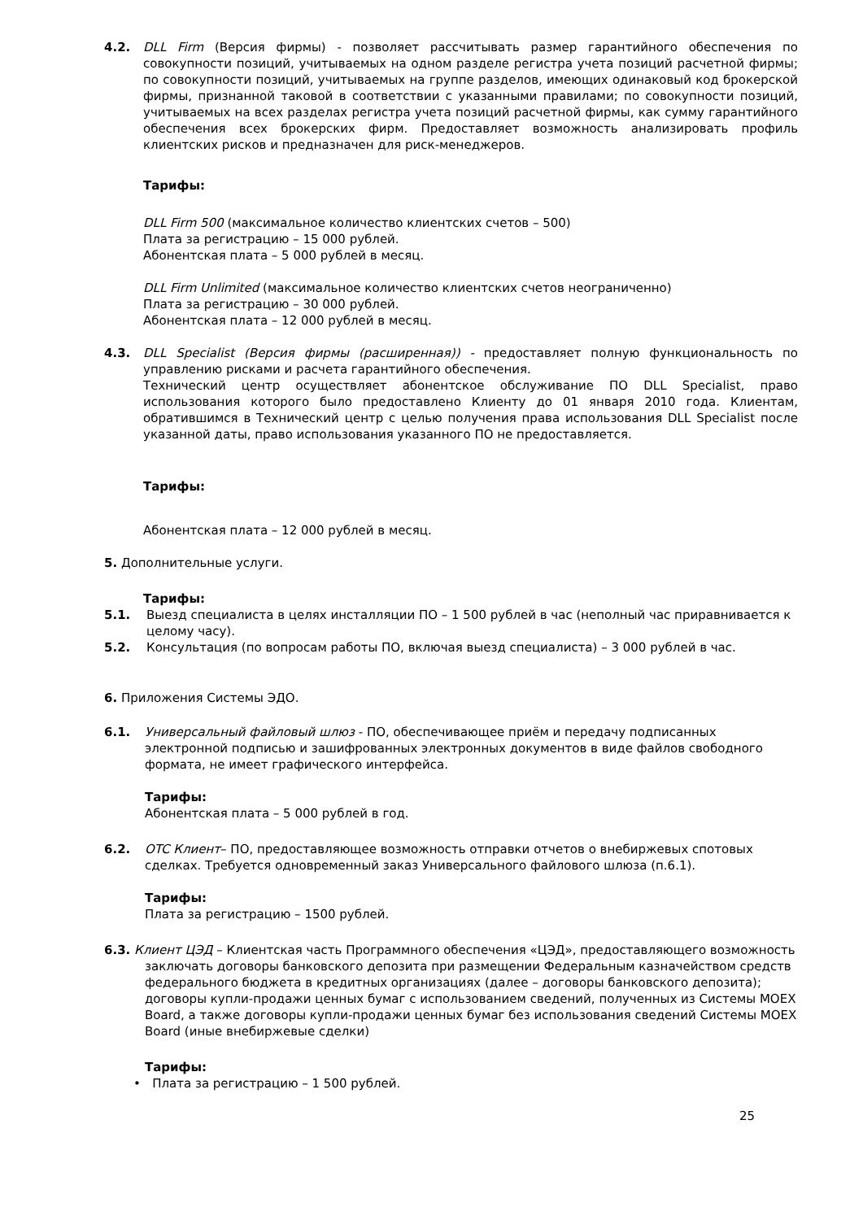4.2. DLL Firm (Версия фирмы) - позволяет рассчитывать размер гарантийного обеспечения по совокупности позиций, учитываемых на одном разделе регистра учета позиций расчетной фирмы; по совокупности позиций, учитываемых на группе разделов, имеющих одинаковый код брокерской фирмы, признанной таковой в соответствии с указанными правилами; по совокупности позиций, учитываемых на всех разделах регистра учета позиций расчетной фирмы, как сумму гарантийного обеспечения всех брокерских фирм. Предоставляет возможность анализировать профиль клиентских рисков и предназначен для риск-менеджеров.
Тарифы:
DLL Firm 500 (максимальное количество клиентских счетов – 500)
Плата за регистрацию – 15 000 рублей.
Абонентская плата – 5 000 рублей в месяц.
DLL Firm Unlimited (максимальное количество клиентских счетов неограниченно)
Плата за регистрацию – 30 000 рублей.
Абонентская плата – 12 000 рублей в месяц.
4.3. DLL Specialist (Версия фирмы (расширенная)) - предоставляет полную функциональность по управлению рисками и расчета гарантийного обеспечения.
Технический центр осуществляет абонентское обслуживание ПО DLL Specialist, право использования которого было предоставлено Клиенту до 01 января 2010 года. Клиентам, обратившимся в Технический центр с целью получения права использования DLL Specialist после указанной даты, право использования указанного ПО не предоставляется.
Тарифы:
Абонентская плата – 12 000 рублей в месяц.
5. Дополнительные услуги.
Тарифы:
5.1. Выезд специалиста в целях инсталляции ПО – 1 500 рублей в час (неполный час приравнивается к целому часу).
5.2. Консультация (по вопросам работы ПО, включая выезд специалиста) – 3 000 рублей в час.
6. Приложения Системы ЭДО.
6.1. Универсальный файловый шлюз - ПО, обеспечивающее приём и передачу подписанных электронной подписью и зашифрованных электронных документов в виде файлов свободного формата, не имеет графического интерфейса.
Тарифы:
Абонентская плата – 5 000 рублей в год.
6.2. OTC Клиент– ПО, предоставляющее возможность отправки отчетов о внебиржевых спотовых сделках. Требуется одновременный заказ Универсального файлового шлюза (п.6.1).
Тарифы:
Плата за регистрацию – 1500 рублей.
6.3. Клиент ЦЭД – Клиентская часть Программного обеспечения «ЦЭД», предоставляющего возможность
заключать договоры банковского депозита при размещении Федеральным казначейством средств федерального бюджета в кредитных организациях (далее – договоры банковского депозита); договоры купли-продажи ценных бумаг с использованием сведений, полученных из Системы MOEX Board, а также договоры купли-продажи ценных бумаг без использования сведений Системы MOEX Board (иные внебиржевые сделки)
Тарифы:
• Плата за регистрацию – 1 500 рублей.
25